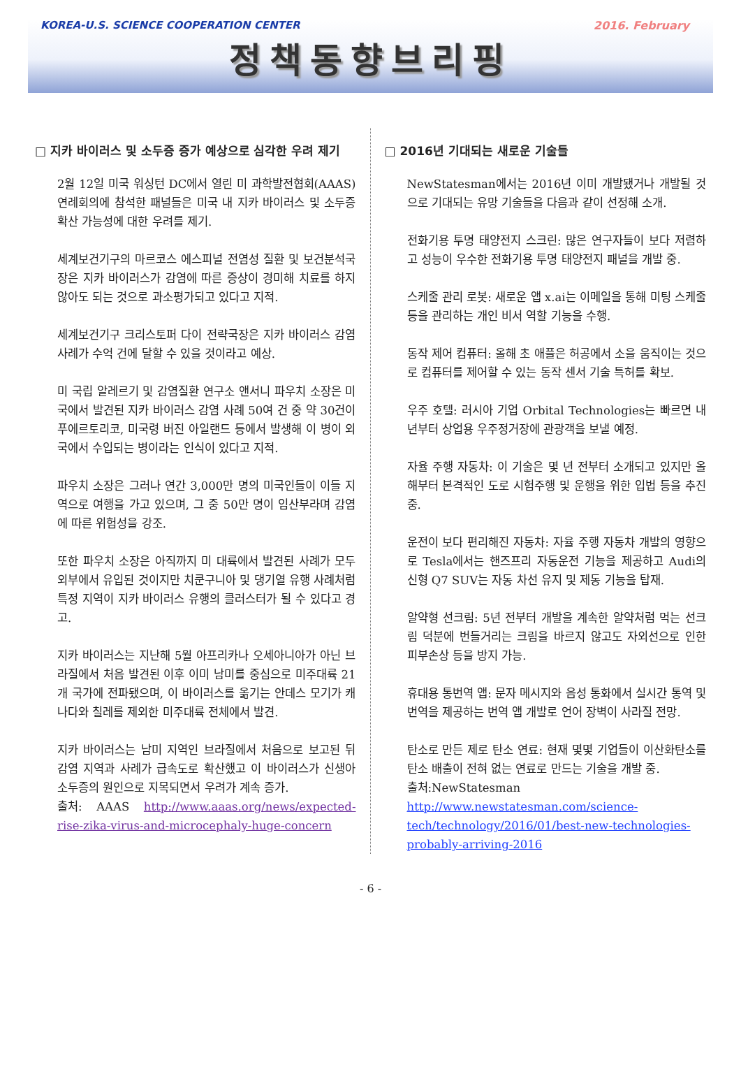KOREA-U.S. SCIENCE COOPERATION CENTER 2016. February
정책동향브리핑
□ 지카 바이러스 및 소두증 증가 예상으로 심각한 우려 제기
2월 12일 미국 워싱턴 DC에서 열린 미 과학발전협회(AAAS) 연례회의에 참석한 패널들은 미국 내 지카 바이러스 및 소두증 확산 가능성에 대한 우려를 제기.
세계보건기구의 마르코스 에스피널 전염성 질환 및 보건분석국장은 지카 바이러스가 감염에 따른 증상이 경미해 치료를 하지 않아도 되는 것으로 과소평가되고 있다고 지적.
세계보건기구 크리스토퍼 다이 전략국장은 지카 바이러스 감염 사례가 수억 건에 달할 수 있을 것이라고 예상.
미 국립 알레르기 및 감염질환 연구소 앤서니 파우치 소장은 미국에서 발견된 지카 바이러스 감염 사례 50여 건 중 약 30건이 푸에르토리코, 미국령 버진 아일랜드 등에서 발생해 이 병이 외국에서 수입되는 병이라는 인식이 있다고 지적.
파우치 소장은 그러나 연간 3,000만 명의 미국인들이 이들 지역으로 여행을 가고 있으며, 그 중 50만 명이 임산부라며 감염에 따른 위험성을 강조.
또한 파우치 소장은 아직까지 미 대륙에서 발견된 사례가 모두 외부에서 유입된 것이지만 치쿤구니아 및 댕기열 유행 사례처럼 특정 지역이 지카 바이러스 유행의 클러스터가 될 수 있다고 경고.
지카 바이러스는 지난해 5월 아프리카나 오세아니아가 아닌 브라질에서 처음 발견된 이후 이미 남미를 중심으로 미주대륙 21개 국가에 전파됐으며, 이 바이러스를 옮기는 안데스 모기가 캐나다와 칠레를 제외한 미주대륙 전체에서 발견.
지카 바이러스는 남미 지역인 브라질에서 처음으로 보고된 뒤 감염 지역과 사례가 급속도로 확산했고 이 바이러스가 신생아 소두증의 원인으로 지목되면서 우려가 계속 증가.
출처: AAAS http://www.aaas.org/news/expected-rise-zika-virus-and-microcephaly-huge-concern
□ 2016년 기대되는 새로운 기술들
NewStatesman에서는 2016년 이미 개발됐거나 개발될 것으로 기대되는 유망 기술들을 다음과 같이 선정해 소개.
전화기용 투명 태양전지 스크린: 많은 연구자들이 보다 저렴하고 성능이 우수한 전화기용 투명 태양전지 패널을 개발 중.
스케줄 관리 로봇: 새로운 앱 x.ai는 이메일을 통해 미팅 스케줄 등을 관리하는 개인 비서 역할 기능을 수행.
동작 제어 컴퓨터: 올해 초 애플은 허공에서 소을 움직이는 것으로 컴퓨터를 제어할 수 있는 동작 센서 기술 특허를 확보.
우주 호텔: 러시아 기업 Orbital Technologies는 빠르면 내년부터 상업용 우주정거장에 관광객을 보낼 예정.
자율 주행 자동차: 이 기술은 몇 년 전부터 소개되고 있지만 올해부터 본격적인 도로 시험주행 및 운행을 위한 입법 등을 추진 중.
운전이 보다 편리해진 자동차: 자율 주행 자동차 개발의 영향으로 Tesla에서는 핸즈프리 자동운전 기능을 제공하고 Audi의 신형 Q7 SUV는 자동 차선 유지 및 제동 기능을 탑재.
알약형 선크림: 5년 전부터 개발을 계속한 알약처럼 먹는 선크림 덕분에 번들거리는 크림을 바르지 않고도 자외선으로 인한 피부손상 등을 방지 가능.
휴대용 통번역 앱: 문자 메시지와 음성 통화에서 실시간 통역 및 번역을 제공하는 번역 앱 개발로 언어 장벽이 사라질 전망.
탄소로 만든 제로 탄소 연료: 현재 몇몇 기업들이 이산화탄소를 탄소 배출이 전혀 없는 연료로 만드는 기술을 개발 중.
출처:NewStatesman http://www.newstatesman.com/science-tech/technology/2016/01/best-new-technologies-probably-arriving-2016
- 6 -